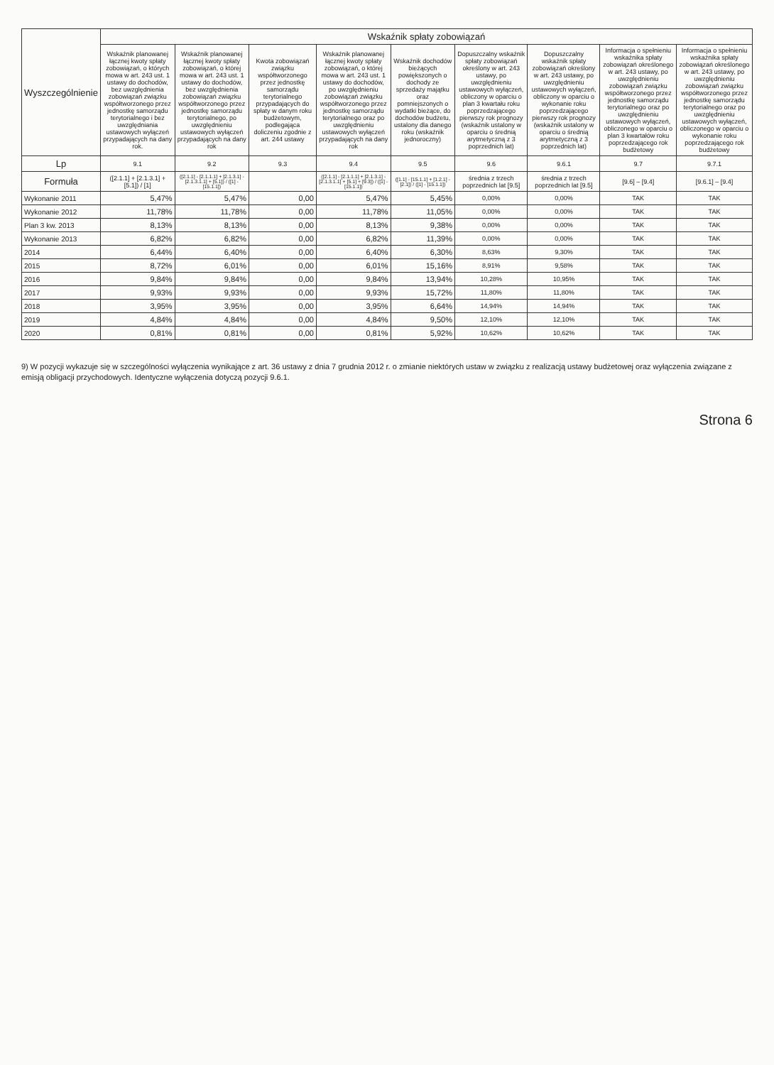| Wyszczególnienie | Wskaźnik spłaty zobowiązań | | | | | | | | |
| --- | --- | --- | --- | --- | --- | --- | --- | --- | --- |
| | Wskaźnik planowanej łącznej kwoty spłaty zobowiązań, o których mowa w art. 243 ust. 1 ustawy do dochodów, bez uwzględnienia zobowiązań związku współtworzonego przez jednostkę samorządu terytorialnego i bez uwzględniania ustawowych wyłączeń przypadających na dany rok. | Wskaźnik planowanej łącznej kwoty spłaty zobowiązań, o której mowa w art. 243 ust. 1 ustawy do dochodów, bez uwzględnienia zobowiązań związku współtworzonego przez jednostkę samorządu terytorialnego, po uwzględnieniu ustawowych wyłączeń przypadających na dany rok | Kwota zobowiązań związku współtworzonego przez jednostkę samorządu terytorialnego przypadających do spłaty w danym roku budżetowym, podlegająca doliczeniu zgodnie z art. 244 ustawy | Wskaźnik planowanej łącznej kwoty spłaty zobowiązań, o której mowa w art. 243 ust. 1 ustawy do dochodów, po uwzględnieniu zobowiązań związku współtworzonego przez jednostkę samorządu terytorialnego oraz po uwzględnieniu ustawowych wyłączeń przypadających na dany rok | Wskaźnik dochodów bieżących powiększonych o dochody ze sprzedaży majątku oraz pomniejszonych o wydatki bieżące, do dochodów budżetu, ustalony dla danego roku (wskaźnik jednoroczny) | Dopuszczalny wskaźnik spłaty zobowiązań określony w art. 243 ustawy, po uwzględnieniu ustawowych wyłączeń, obliczony w oparciu o plan 3 kwartału roku poprzedzającego pierwszy rok prognozy (wskaźnik ustalony w oparciu o średnią arytmetyczną z 3 poprzednich lat) | Dopuszczalny wskaźnik spłaty zobowiązań określony w art. 243 ustawy, po uwzględnieniu ustawowych wyłączeń, obliczony w oparciu o wykonanie roku poprzedzającego pierwszy rok prognozy (wskaźnik ustalony w oparciu o średnią arytmetyczną z 3 poprzednich lat) | Informacja o spełnieniu wskaźnika spłaty zobowiązań określonego w art. 243 ustawy, po uwzględnieniu zobowiązań związku współtworzonego przez jednostkę samorządu terytorialnego oraz po uwzględnieniu ustawowych wyłączeń, obliczonego w oparciu o plan 3 kwartałów roku poprzedzającego rok budżetowy | Informacja o spełnieniu wskaźnika spłaty zobowiązań określonego w art. 243 ustawy, po uwzględnieniu zobowiązań związku współtworzonego przez jednostkę samorządu terytorialnego oraz po uwzględnieniu ustawowych wyłączeń, obliczonego w oparciu o wykonanie roku poprzedzającego rok budżetowy |
| Lp | 9.1 | 9.2 | 9.3 | 9.4 | 9.5 | 9.6 | 9.6.1 | 9.7 | 9.7.1 |
| Formuła | ([2.1.1] + [2.1.3.1] + [5.1]) / [1] | ([2.1.1] - [2.1.1.1] + [2.1.3.1] - [2.1.3.1.1] + [5.1]) / ([1] - [15.1.1]) | | ([2.1.1] - [2.1.1.1] + [2.1.3.1] - [2.1.3.1.1] + [5.1] + [9.3]) / ([1] - [15.1.1]) | ([1.1] - [15.1.1] + [1.2.1] - [2.1]) / ([1] - [15.1.1]) | średnia z trzech poprzednich lat [9.5] | średnia z trzech poprzednich lat [9.5] | [9.6] – [9.4] | [9.6.1] – [9.4] |
| Wykonanie 2011 | 5,47% | 5,47% | 0,00 | 5,47% | 5,45% | 0,00% | 0,00% | TAK | TAK |
| Wykonanie 2012 | 11,78% | 11,78% | 0,00 | 11,78% | 11,05% | 0,00% | 0,00% | TAK | TAK |
| Plan 3 kw. 2013 | 8,13% | 8,13% | 0,00 | 8,13% | 9,38% | 0,00% | 0,00% | TAK | TAK |
| Wykonanie 2013 | 6,82% | 6,82% | 0,00 | 6,82% | 11,39% | 0,00% | 0,00% | TAK | TAK |
| 2014 | 6,44% | 6,40% | 0,00 | 6,40% | 6,30% | 8,63% | 9,30% | TAK | TAK |
| 2015 | 8,72% | 6,01% | 0,00 | 6,01% | 15,16% | 8,91% | 9,58% | TAK | TAK |
| 2016 | 9,84% | 9,84% | 0,00 | 9,84% | 13,94% | 10,28% | 10,95% | TAK | TAK |
| 2017 | 9,93% | 9,93% | 0,00 | 9,93% | 15,72% | 11,80% | 11,80% | TAK | TAK |
| 2018 | 3,95% | 3,95% | 0,00 | 3,95% | 6,64% | 14,94% | 14,94% | TAK | TAK |
| 2019 | 4,84% | 4,84% | 0,00 | 4,84% | 9,50% | 12,10% | 12,10% | TAK | TAK |
| 2020 | 0,81% | 0,81% | 0,00 | 0,81% | 5,92% | 10,62% | 10,62% | TAK | TAK |
9) W pozycji wykazuje się w szczególności wyłączenia wynikające z art. 36 ustawy z dnia 7 grudnia 2012 r. o zmianie niektórych ustaw w związku z realizacją ustawy budżetowej oraz wyłączenia związane z emisją obligacji przychodowych. Identyczne wyłączenia dotyczą pozycji 9.6.1.
Strona 6